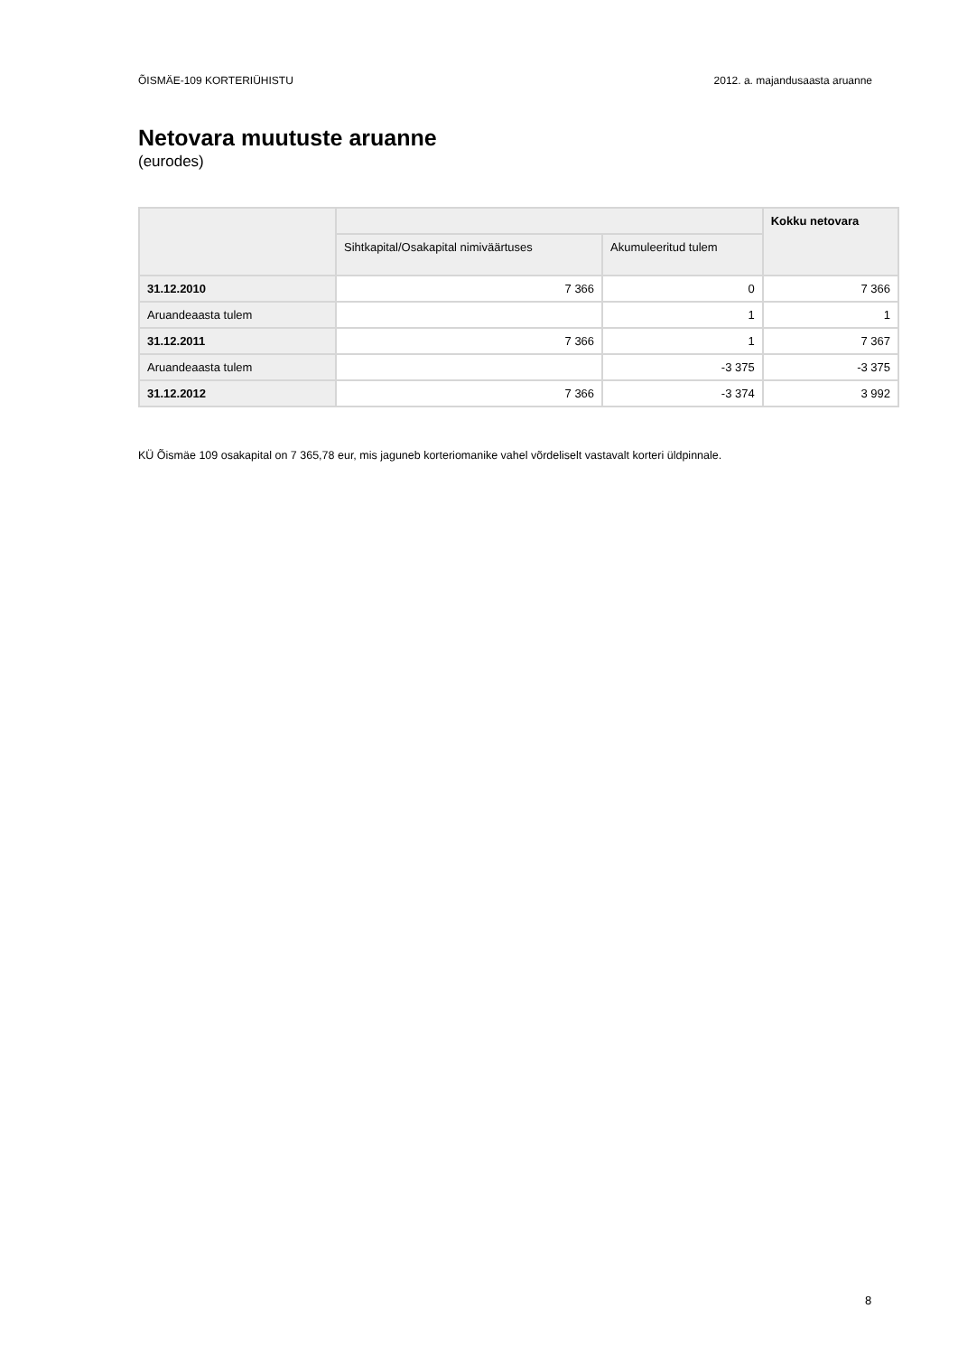ÕISMÄE-109 KORTERIÜHISTU 2012. a. majandusaasta aruanne
Netovara muutuste aruanne
(eurodes)
| | | | Kokku netovara |
| --- | --- | --- | --- |
| | Sihtkapital/Osakapital nimiväärtuses | Akumuleeritud tulem | |
| 31.12.2010 | 7 366 | 0 | 7 366 |
| Aruandeaasta tulem | | 1 | 1 |
| 31.12.2011 | 7 366 | 1 | 7 367 |
| Aruandeaasta tulem | | -3 375 | -3 375 |
| 31.12.2012 | 7 366 | -3 374 | 3 992 |
KÜ Õismäe 109 osakapital on 7 365,78 eur, mis jaguneb korteriomanike vahel võrdeliselt vastavalt korteri üldpinnale.
8